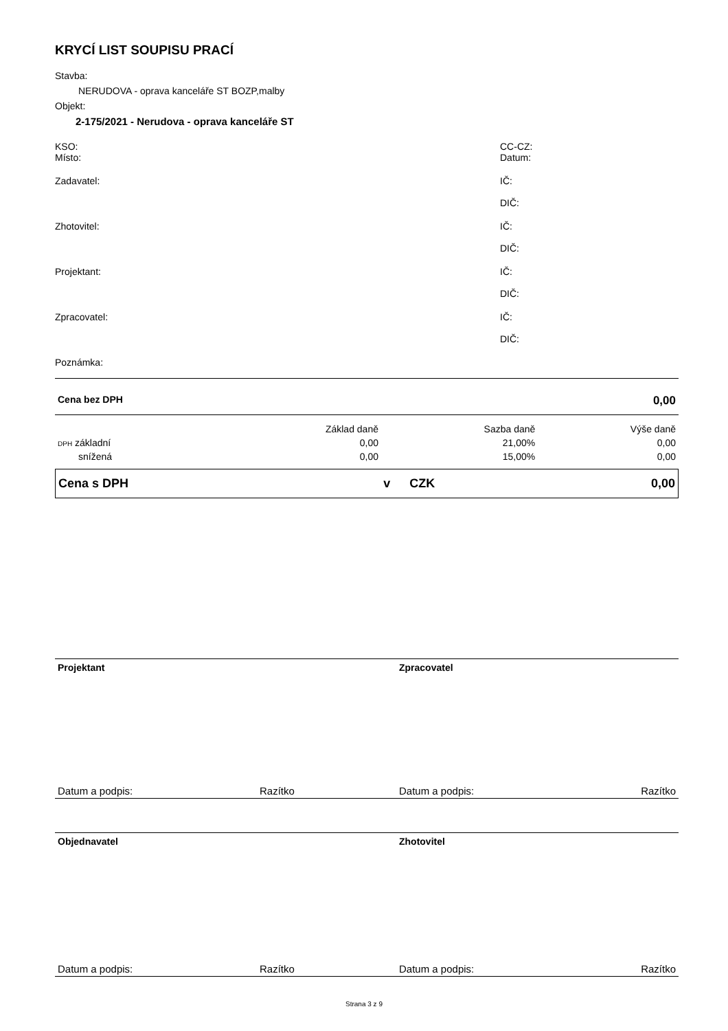KRYCÍ LIST SOUPISU PRACÍ
Stavba:
NERUDOVA - oprava kanceláře ST BOZP,malby
Objekt:
2-175/2021 - Nerudova - oprava kanceláře ST
KSO:
Místo:
CC-CZ:
Datum:
Zadavatel: IČ:
DIČ:
Zhotovitel: IČ:
DIČ:
Projektant: IČ:
DIČ:
Zpracovatel: IČ:
DIČ:
Poznámka:
Cena bez DPH 0,00
| | Základ daně | Sazba daně | Výše daně |
| DPH základní | 0,00 | 21,00% | 0,00 |
| snížená | 0,00 | 15,00% | 0,00 |
| Cena s DPH | v | CZK | 0,00 |
Projektant Zpracovatel
Datum a podpis: Razítko Datum a podpis: Razítko
Objednavatel Zhotovitel
Datum a podpis: Razítko Datum a podpis: Razítko
Strana 3 z 9